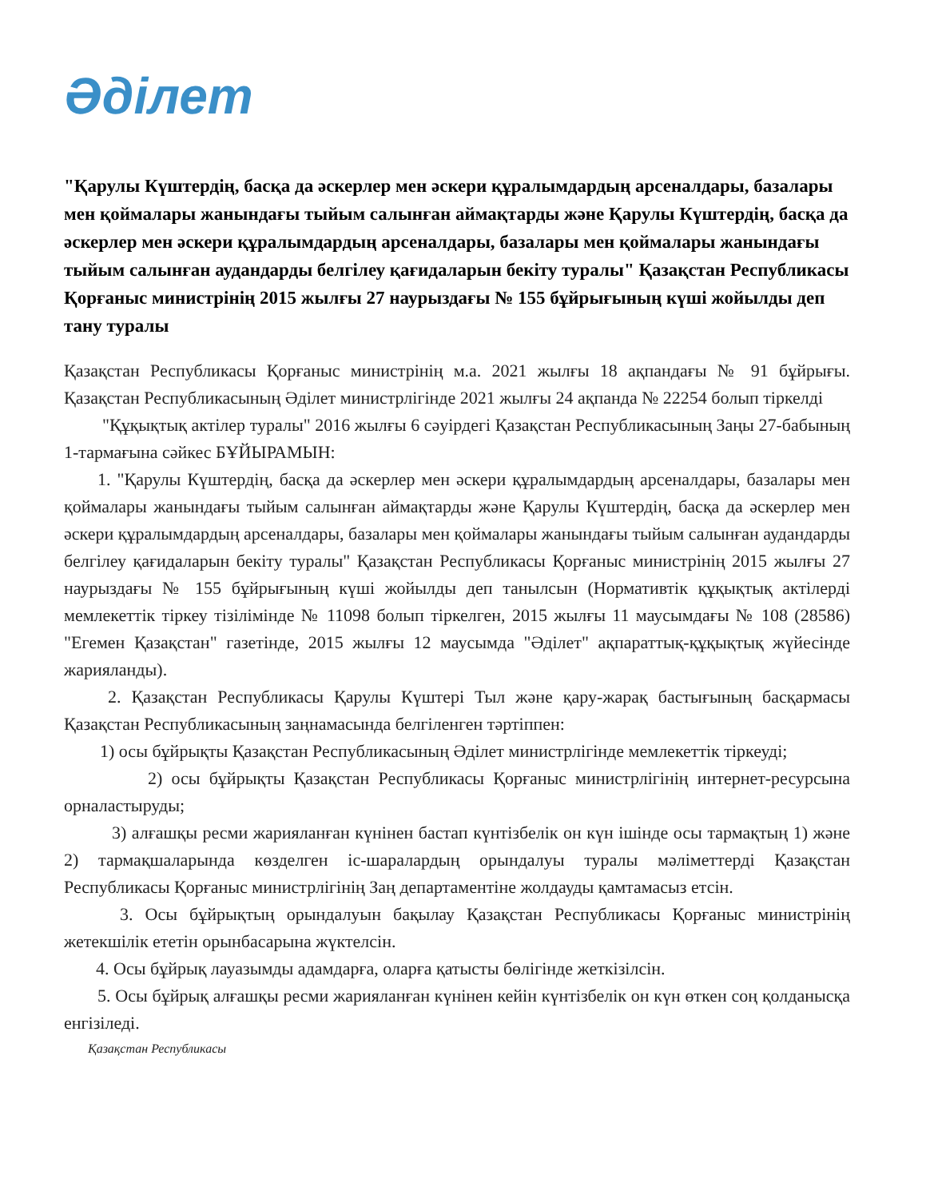Әділет
"Қарулы Күштердің, басқа да әскерлер мен әскери құралымдардың арсеналдары, базалары мен қоймалары жанындағы тыйым салынған аймақтарды және Қарулы Күштердің, басқа да әскерлер мен әскери құралымдардың арсеналдары, базалары мен қоймалары жанындағы тыйым салынған аудандарды белгілеу қағидаларын бекіту туралы" Қазақстан Республикасы Қорғаныс министрінің 2015 жылғы 27 наурыздағы № 155 бұйрығының күші жойылды деп тану туралы
Қазақстан Республикасы Қорғаныс министрінің м.а. 2021 жылғы 18 ақпандағы № 91 бұйрығы. Қазақстан Республикасының Әділет министрлігінде 2021 жылғы 24 ақпанда № 22254 болып тіркелді
"Құқықтық актілер туралы" 2016 жылғы 6 сәуірдегі Қазақстан Республикасының Заңы 27-бабының 1-тармағына сәйкес БҰЙЫРАМЫН:
1. "Қарулы Күштердің, басқа да әскерлер мен әскери құралымдардың арсеналдары, базалары мен қоймалары жанындағы тыйым салынған аймақтарды және Қарулы Күштердің, басқа да әскерлер мен әскери құралымдардың арсеналдары, базалары мен қоймалары жанындағы тыйым салынған аудандарды белгілеу қағидаларын бекіту туралы" Қазақстан Республикасы Қорғаныс министрінің 2015 жылғы 27 наурыздағы № 155 бұйрығының күші жойылды деп танылсын (Нормативтік құқықтық актілерді мемлекеттік тіркеу тізілімінде № 11098 болып тіркелген, 2015 жылғы 11 маусымдағы № 108 (28586) "Егемен Қазақстан" газетінде, 2015 жылғы 12 маусымда "Әділет" ақпараттық-құқықтық жүйесінде жарияланды).
2. Қазақстан Республикасы Қарулы Күштері Тыл және қару-жарақ бастығының басқармасы Қазақстан Республикасының заңнамасында белгіленген тәртіппен:
1) осы бұйрықты Қазақстан Республикасының Әділет министрлігінде мемлекеттік тіркеуді;
2) осы бұйрықты Қазақстан Республикасы Қорғаныс министрлігінің интернет-ресурсына орналастыруды;
3) алғашқы ресми жарияланған күнінен бастап күнтізбелік он күн ішінде осы тармақтың 1) және 2) тармақшаларында көзделген іс-шаралардың орындалуы туралы мәліметтерді Қазақстан Республикасы Қорғаныс министрлігінің Заң департаментіне жолдауды қамтамасыз етсін.
3. Осы бұйрықтың орындалуын бақылау Қазақстан Республикасы Қорғаныс министрінің жетекшілік ететін орынбасарына жүктелсін.
4. Осы бұйрық лауазымды адамдарға, оларға қатысты бөлігінде жеткізілсін.
5. Осы бұйрық алғашқы ресми жарияланған күнінен кейін күнтізбелік он күн өткен соң қолданысқа енгізіледі.
Қазақстан Республикасы